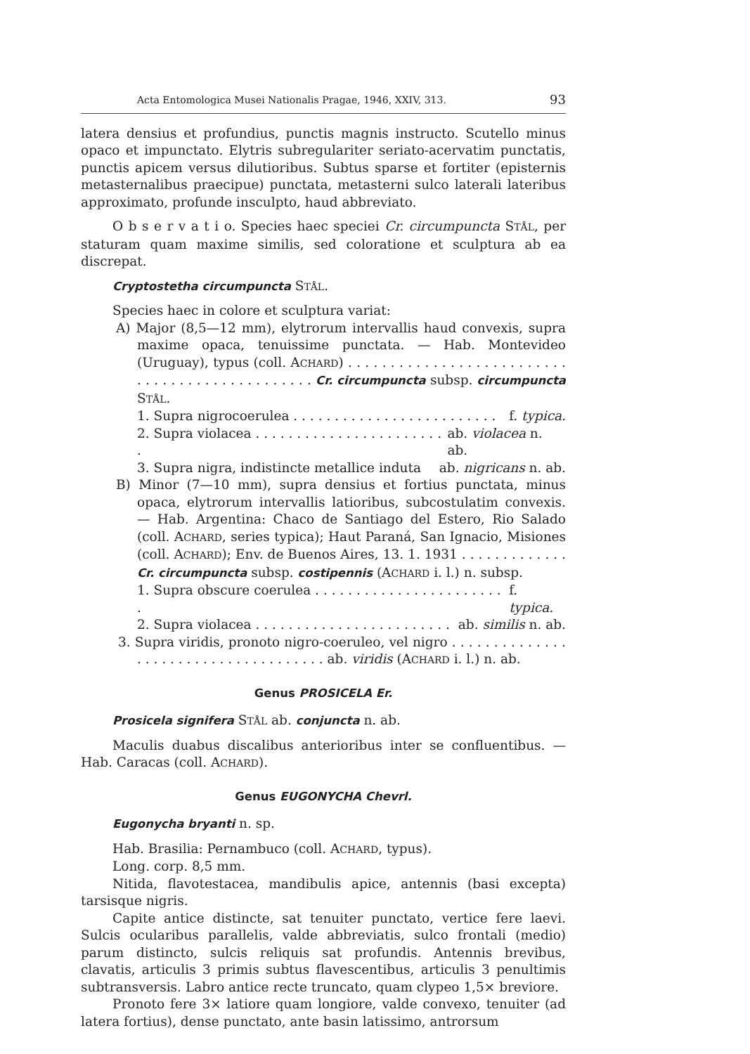Acta Entomologica Musei Nationalis Pragae, 1946, XXIV, 313. 93
latera densius et profundius, punctis magnis instructo. Scutello minus opaco et impunctato. Elytris subregulariter seriato-acervatim punctatis, punctis apicem versus dilutioribus. Subtus sparse et fortiter (episternis metasternalibus praecipue) punctata, metasterni sulco laterali lateribus approximato, profunde insculpto, haud abbreviato.
O b s e r v a t i o. Species haec speciei Cr. circumpuncta STÅL, per staturam quam maxime similis, sed coloratione et sculptura ab ea discrepat.
Cryptostetha circumpuncta STÅL.
Species haec in colore et sculptura variat:
A) Major (8,5—12 mm), elytrorum intervallis haud convexis, supra maxime opaca, tenuissime punctata. — Hab. Montevideo (Uruguay), typus (coll. ACHARD) . . . . . . . . . . . . . . . . . . . . . . . . . . . . . . . . . . . . . . . . . . . . . . . Cr. circumpuncta subsp. circumpuncta STÅL.
1. Supra nigrocoerulea . . . . . . . . . . . . . . . . . . . . . . . . . f. typica.
2. Supra violacea . . . . . . . . . . . . . . . . . . . . . . . . ab. violacea n. ab.
3. Supra nigra, indistincte metallice induta ab. nigricans n. ab.
B) Minor (7—10 mm), supra densius et fortius punctata, minus opaca, elytrorum intervallis latioribus, subcostulatim convexis. — Hab. Argentina: Chaco de Santiago del Estero, Rio Salado (coll. ACHARD, series typica); Haut Paraná, San Ignacio, Misiones (coll. ACHARD); Env. de Buenos Aires, 13. 1. 1931 . . . . . . . . . . . . . Cr. circumpuncta subsp. costipennis (ACHARD i. l.) n. subsp.
1. Supra obscure coerulea . . . . . . . . . . . . . . . . . . . . . . . . f. typica.
2. Supra violacea . . . . . . . . . . . . . . . . . . . . . . . . ab. similis n. ab.
3. Supra viridis, pronoto nigro-coeruleo, vel nigro . . . . . . . . . . . . . . . . . . . . . . . . . . . . . . . . . . . . . ab. viridis (ACHARD i. l.) n. ab.
Genus PROSICELA Er.
Prosicela signifera STÅL ab. conjuncta n. ab.
Maculis duabus discalibus anterioribus inter se confluentibus. — Hab. Caracas (coll. ACHARD).
Genus EUGONYCHA Chevrl.
Eugonycha bryanti n. sp.
Hab. Brasilia: Pernambuco (coll. ACHARD, typus).
Long. corp. 8,5 mm.
Nitida, flavotestacea, mandibulis apice, antennis (basi excepta) tarsisque nigris.
Capite antice distincte, sat tenuiter punctato, vertice fere laevi. Sulcis ocularibus parallelis, valde abbreviatis, sulco frontali (medio) parum distincto, sulcis reliquis sat profundis. Antennis brevibus, clavatis, articulis 3 primis subtus flavescentibus, articulis 3 penultimis subtransversis. Labro antice recte truncato, quam clypeo 1,5× breviore.
Pronoto fere 3× latiore quam longiore, valde convexo, tenuiter (ad latera fortius), dense punctato, ante basin latissimo, antrorsum